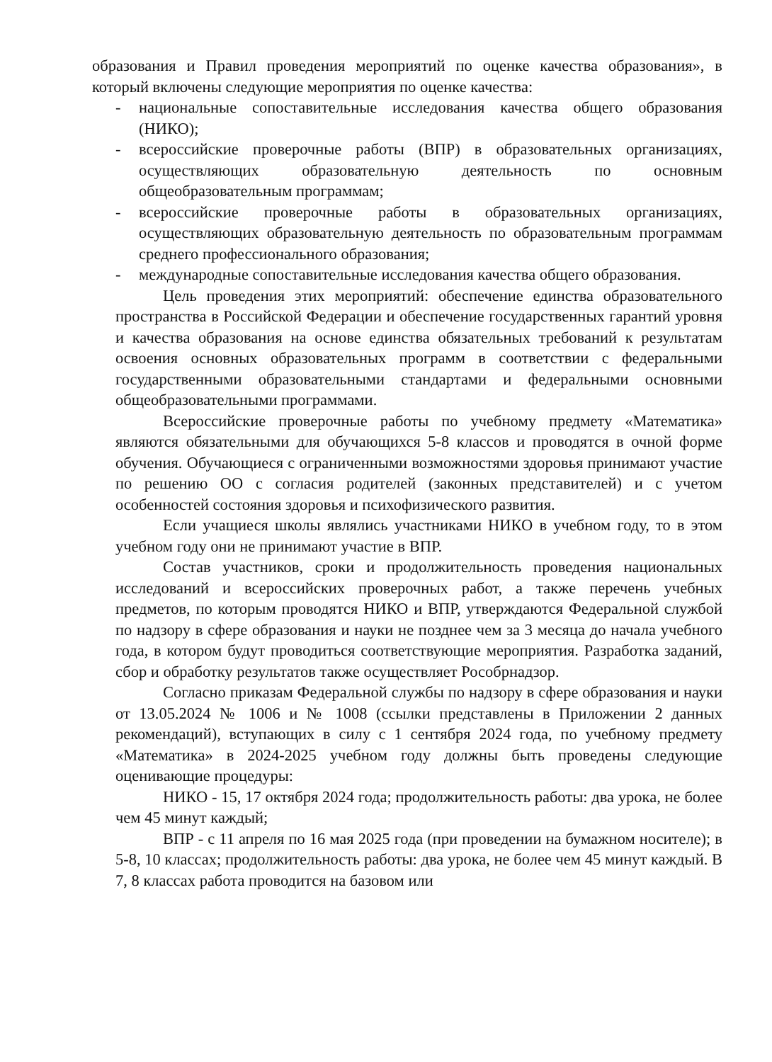образования и Правил проведения мероприятий по оценке качества образования», в который включены следующие мероприятия по оценке качества:
- национальные сопоставительные исследования качества общего образования (НИКО);
- всероссийские проверочные работы (ВПР) в образовательных организациях, осуществляющих образовательную деятельность по основным общеобразовательным программам;
- всероссийские проверочные работы в образовательных организациях, осуществляющих образовательную деятельность по образовательным программам среднего профессионального образования;
- международные сопоставительные исследования качества общего образования.
Цель проведения этих мероприятий: обеспечение единства образовательного пространства в Российской Федерации и обеспечение государственных гарантий уровня и качества образования на основе единства обязательных требований к результатам освоения основных образовательных программ в соответствии с федеральными государственными образовательными стандартами и федеральными основными общеобразовательными программами.
Всероссийские проверочные работы по учебному предмету «Математика» являются обязательными для обучающихся 5-8 классов и проводятся в очной форме обучения. Обучающиеся с ограниченными возможностями здоровья принимают участие по решению ОО с согласия родителей (законных представителей) и с учетом особенностей состояния здоровья и психофизического развития.
Если учащиеся школы являлись участниками НИКО в учебном году, то в этом учебном году они не принимают участие в ВПР.
Состав участников, сроки и продолжительность проведения национальных исследований и всероссийских проверочных работ, а также перечень учебных предметов, по которым проводятся НИКО и ВПР, утверждаются Федеральной службой по надзору в сфере образования и науки не позднее чем за 3 месяца до начала учебного года, в котором будут проводиться соответствующие мероприятия. Разработка заданий, сбор и обработку результатов также осуществляет Рособрнадзор.
Согласно приказам Федеральной службы по надзору в сфере образования и науки от 13.05.2024 № 1006 и № 1008 (ссылки представлены в Приложении 2 данных рекомендаций), вступающих в силу с 1 сентября 2024 года, по учебному предмету «Математика» в 2024-2025 учебном году должны быть проведены следующие оценивающие процедуры:
НИКО - 15, 17 октября 2024 года; продолжительность работы: два урока, не более чем 45 минут каждый;
ВПР - с 11 апреля по 16 мая 2025 года (при проведении на бумажном носителе); в 5-8, 10 классах; продолжительность работы: два урока, не более чем 45 минут каждый. В 7, 8 классах работа проводится на базовом или